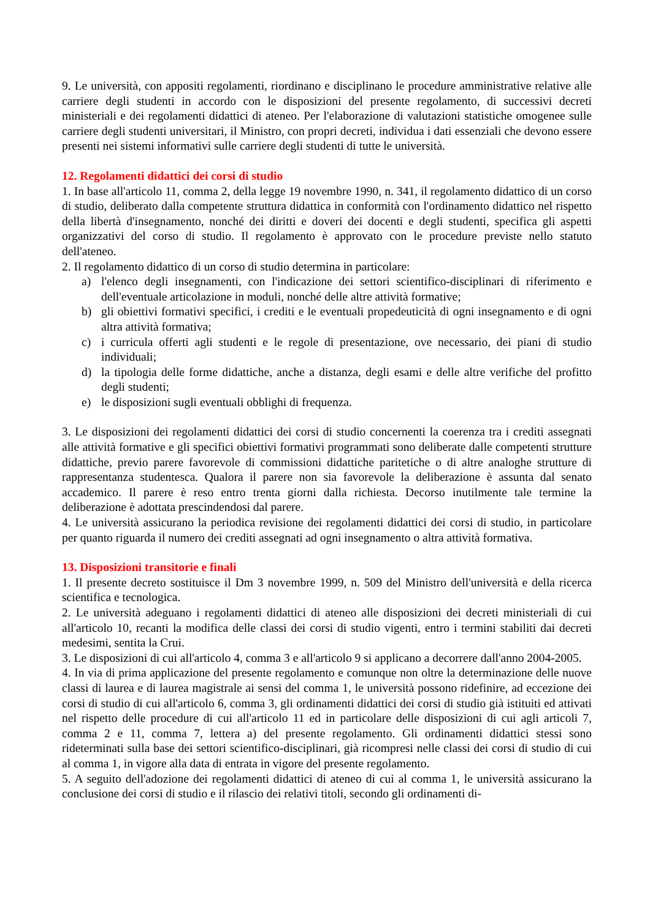9. Le università, con appositi regolamenti, riordinano e disciplinano le procedure amministrative relative alle carriere degli studenti in accordo con le disposizioni del presente regolamento, di successivi decreti ministeriali e dei regolamenti didattici di ateneo. Per l'elaborazione di valutazioni statistiche omogenee sulle carriere degli studenti universitari, il Ministro, con propri decreti, individua i dati essenziali che devono essere presenti nei sistemi informativi sulle carriere degli studenti di tutte le università.
12. Regolamenti didattici dei corsi di studio
1. In base all'articolo 11, comma 2, della legge 19 novembre 1990, n. 341, il regolamento didattico di un corso di studio, deliberato dalla competente struttura didattica in conformità con l'ordinamento didattico nel rispetto della libertà d'insegnamento, nonché dei diritti e doveri dei docenti e degli studenti, specifica gli aspetti organizzativi del corso di studio. Il regolamento è approvato con le procedure previste nello statuto dell'ateneo.
2. Il regolamento didattico di un corso di studio determina in particolare:
a) l'elenco degli insegnamenti, con l'indicazione dei settori scientifico-disciplinari di riferimento e dell'eventuale articolazione in moduli, nonché delle altre attività formative;
b) gli obiettivi formativi specifici, i crediti e le eventuali propedeuticità di ogni insegnamento e di ogni altra attività formativa;
c) i curricula offerti agli studenti e le regole di presentazione, ove necessario, dei piani di studio individuali;
d) la tipologia delle forme didattiche, anche a distanza, degli esami e delle altre verifiche del profitto degli studenti;
e) le disposizioni sugli eventuali obblighi di frequenza.
3. Le disposizioni dei regolamenti didattici dei corsi di studio concernenti la coerenza tra i crediti assegnati alle attività formative e gli specifici obiettivi formativi programmati sono deliberate dalle competenti strutture didattiche, previo parere favorevole di commissioni didattiche paritetiche o di altre analoghe strutture di rappresentanza studentesca. Qualora il parere non sia favorevole la deliberazione è assunta dal senato accademico. Il parere è reso entro trenta giorni dalla richiesta. Decorso inutilmente tale termine la deliberazione è adottata prescindendosi dal parere.
4. Le università assicurano la periodica revisione dei regolamenti didattici dei corsi di studio, in particolare per quanto riguarda il numero dei crediti assegnati ad ogni insegnamento o altra attività formativa.
13. Disposizioni transitorie e finali
1. Il presente decreto sostituisce il Dm 3 novembre 1999, n. 509 del Ministro dell'università e della ricerca scientifica e tecnologica.
2. Le università adeguano i regolamenti didattici di ateneo alle disposizioni dei decreti ministeriali di cui all'articolo 10, recanti la modifica delle classi dei corsi di studio vigenti, entro i termini stabiliti dai decreti medesimi, sentita la Crui.
3. Le disposizioni di cui all'articolo 4, comma 3 e all'articolo 9 si applicano a decorrere dall'anno 2004-2005.
4. In via di prima applicazione del presente regolamento e comunque non oltre la determinazione delle nuove classi di laurea e di laurea magistrale ai sensi del comma 1, le università possono ridefinire, ad eccezione dei corsi di studio di cui all'articolo 6, comma 3, gli ordinamenti didattici dei corsi di studio già istituiti ed attivati nel rispetto delle procedure di cui all'articolo 11 ed in particolare delle disposizioni di cui agli articoli 7, comma 2 e 11, comma 7, lettera a) del presente regolamento. Gli ordinamenti didattici stessi sono rideterminati sulla base dei settori scientifico-disciplinari, già ricompresi nelle classi dei corsi di studio di cui al comma 1, in vigore alla data di entrata in vigore del presente regolamento.
5. A seguito dell'adozione dei regolamenti didattici di ateneo di cui al comma 1, le università assicurano la conclusione dei corsi di studio e il rilascio dei relativi titoli, secondo gli ordinamenti di-